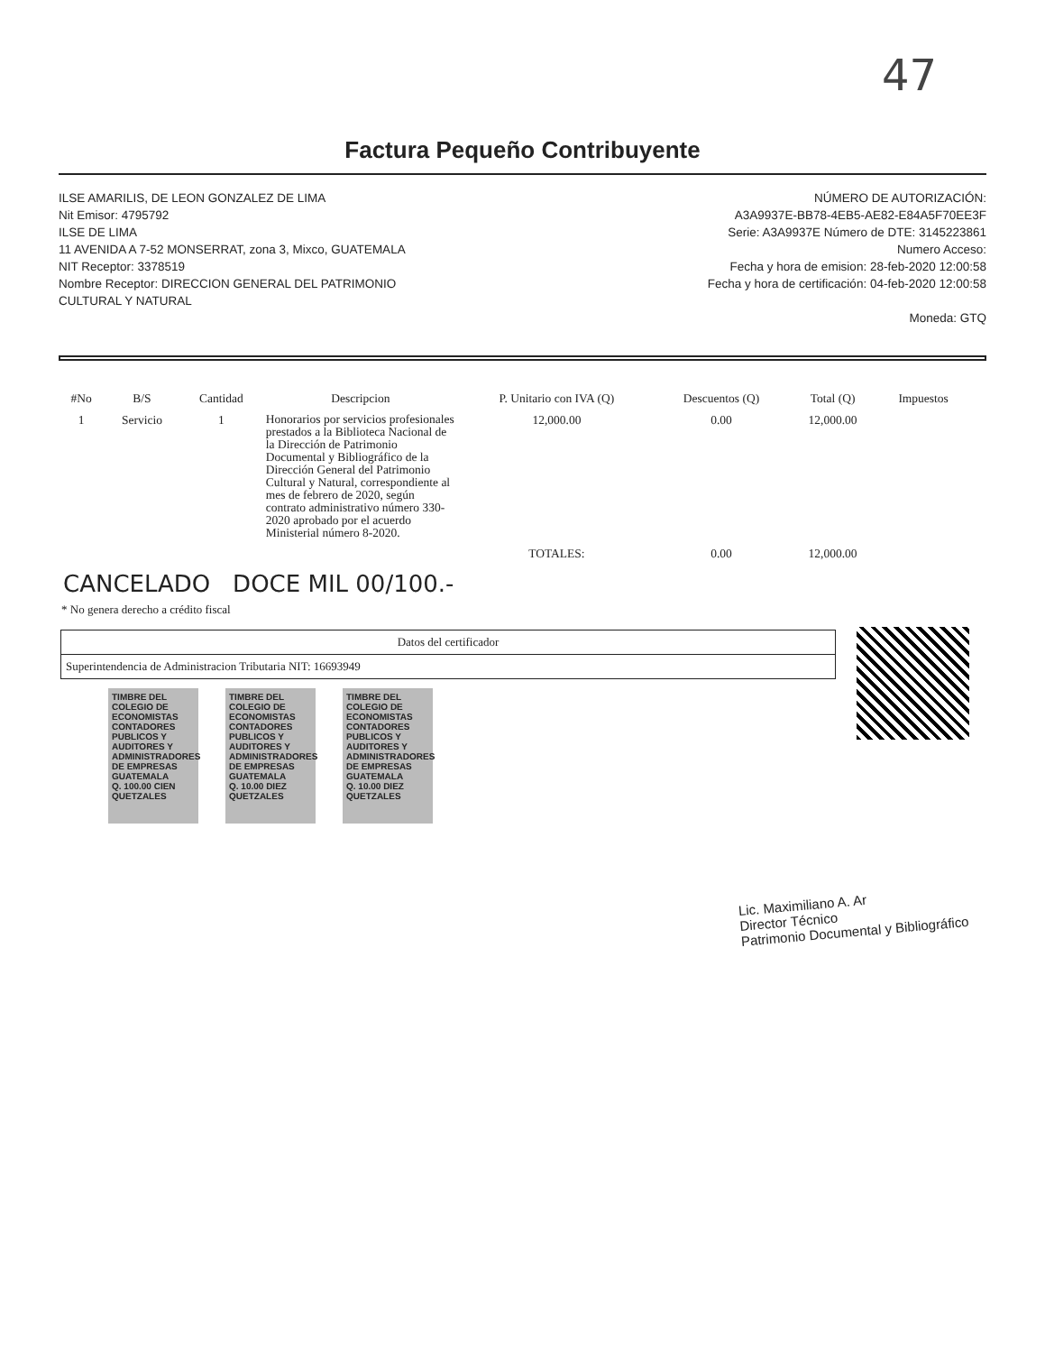47
Factura Pequeño Contribuyente
ILSE AMARILIS, DE LEON GONZALEZ DE LIMA
Nit Emisor: 4795792
ILSE DE LIMA
11 AVENIDA A 7-52 MONSERRAT, zona 3, Mixco, GUATEMALA
NIT Receptor: 3378519
Nombre Receptor: DIRECCION GENERAL DEL PATRIMONIO
CULTURAL Y NATURAL
NÚMERO DE AUTORIZACIÓN:
A3A9937E-BB78-4EB5-AE82-E84A5F70EE3F
Serie: A3A9937E Número de DTE: 3145223861
Numero Acceso:
Fecha y hora de emision: 28-feb-2020 12:00:58
Fecha y hora de certificación: 04-feb-2020 12:00:58
Moneda: GTQ
| #No | B/S | Cantidad | Descripcion | P. Unitario con IVA (Q) | Descuentos (Q) | Total (Q) | Impuestos |
| --- | --- | --- | --- | --- | --- | --- | --- |
| 1 | Servicio | 1 | Honorarios por servicios profesionales prestados a la Biblioteca Nacional de la Dirección de Patrimonio Documental y Bibliográfico de la Dirección General del Patrimonio Cultural y Natural, correspondiente al mes de febrero de 2020, según contrato administrativo número 330-2020 aprobado por el acuerdo Ministerial número 8-2020. | 12,000.00 | 0.00 | 12,000.00 | |
| | | | | TOTALES: | 0.00 | 12,000.00 | |
CANCELADO DOCE MIL 00/100.-
* No genera derecho a crédito fiscal
| Datos del certificador |
| Superintendencia de Administracion Tributaria NIT: 16693949 |
TIMBRE DEL COLEGIO DE ECONOMISTAS CONTADORES PUBLICOS Y AUDITORES Y ADMINISTRADORES DE EMPRESAS
GUATEMALA
Q. 100.00 CIEN QUETZALES
TIMBRE DEL COLEGIO DE ECONOMISTAS CONTADORES PUBLICOS Y AUDITORES Y ADMINISTRADORES DE EMPRESAS
GUATEMALA
Q. 10.00 DIEZ QUETZALES
TIMBRE DEL COLEGIO DE ECONOMISTAS CONTADORES PUBLICOS Y AUDITORES Y ADMINISTRADORES DE EMPRESAS
GUATEMALA
Q. 10.00 DIEZ QUETZALES
Lic. Maximiliano A. Ar
Director Técnico
Patrimonio Documental y Bibliográfico